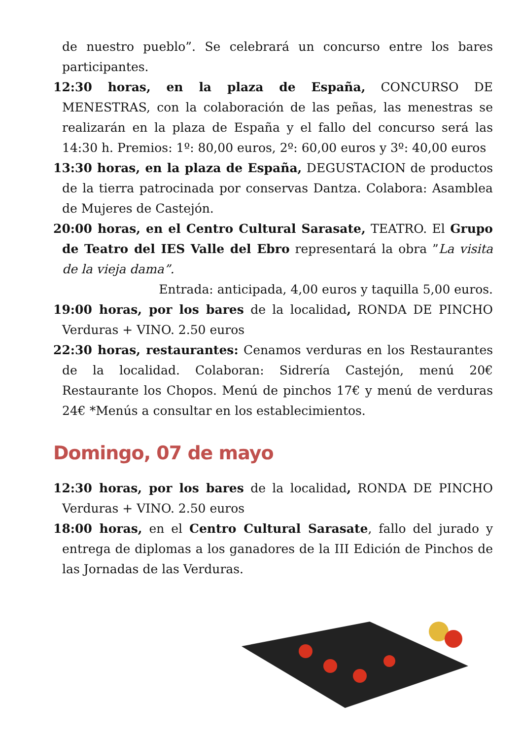de nuestro pueblo”. Se celebrará un concurso entre los bares participantes.
12:30 horas, en la plaza de España, CONCURSO DE MENESTRAS, con la colaboración de las peñas, las menestras se realizarán en la plaza de España y el fallo del concurso será las 14:30 h. Premios: 1º: 80,00 euros, 2º: 60,00 euros y 3º: 40,00 euros
13:30 horas, en la plaza de España, DEGUSTACION de productos de la tierra patrocinada por conservas Dantza. Colabora: Asamblea de Mujeres de Castejón.
20:00 horas, en el Centro Cultural Sarasate, TEATRO. El Grupo de Teatro del IES Valle del Ebro representará la obra ”La visita de la vieja dama”.
Entrada: anticipada, 4,00 euros y taquilla 5,00 euros.
19:00 horas, por los bares de la localidad, RONDA DE PINCHO Verduras + VINO. 2.50 euros
22:30 horas, restaurantes: Cenamos verduras en los Restaurantes de la localidad. Colaboran: Sidrería Castejón, menú 20€ Restaurante los Chopos. Menú de pinchos 17€ y menú de verduras 24€ *Menús a consultar en los establecimientos.
Domingo, 07 de mayo
12:30 horas, por los bares de la localidad, RONDA DE PINCHO Verduras + VINO. 2.50 euros
18:00 horas, en el Centro Cultural Sarasate, fallo del jurado y entrega de diplomas a los ganadores de la III Edición de Pinchos de las Jornadas de las Verduras.